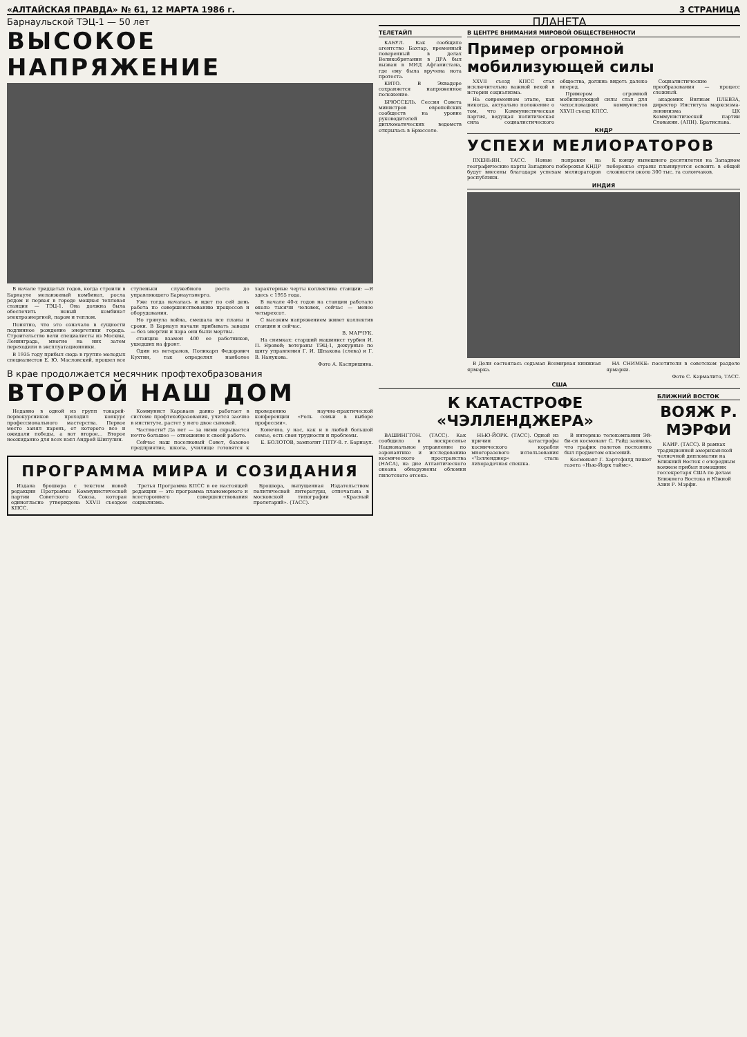«АЛТАЙСКАЯ ПРАВДА» № 61, 12 МАРТА 1986 г. 3 СТРАНИЦА
Барнаульской ТЭЦ-1 — 50 лет
ВЫСОКОЕ НАПРЯЖЕНИЕ
В начале тридцатых годов, когда строили в Барнауле меланжевый комбинат, росла рядом и первая в городе мощная тепловая станция — ТЭЦ-1. Она должна была обеспечить новый комбинат электроэнергией, паром и теплом.
Понятно, что это означало в сущности подлинное рождение энергетики города. Строительство вели специалисты из Москвы, Ленинграда, многие на них затем переходили в эксплуатационники.
В 1935 году прибыл сюда в группе молодых специалистов Е. Ю. Масловский, прошел все ступеньки служебного роста до управляющего Барнаулэнерго.
Уже тогда началась и идет по сей день работа по совершенствованию процессов и оборудования.
Но грянула война, смешала все планы и сроки. В Барнаул начали прибывать заводы — без энергии и пара они были мертвы.
станцию взамен 400 ее работников, ушедших на фронт.
Один из ветеранов, Поликарп Федорович Кухтин, так определил наиболее характерные черты коллектива станции: —Я здесь с 1955 года.
В начале 40-х годов на станции работало около тысячи человек, сейчас — менее четырехсот.
С высоким напряжением живет коллектив станции и сейчас.
В. МАРЧУК.
На снимках: старший машинист турбин И. П. Яровой; ветераны ТЭЦ-1, дежурные по щиту управления Г. И. Шпакова (слева) и Г. В. Нанукова.
Фото А. Каспришина.
В крае продолжается месячник профтехобразования
ВТОРОЙ НАШ ДОМ
Недавно в одной из групп токарей-первокурсников проходил конкурс профессионального мастерства. Первое место занял парень, от которого все и ожидали победы, а вот второе... Второе неожиданно для всех взял Андрей Шипулин.
Коммунист Караваев давно работает в системе профтехобразования, учится заочно в институте, растет у него двое сыновей.
Частности? Да нет — за ними скрывается нечто большее — отношение к своей работе.
Сейчас наш поселковый Совет, базовое предприятие, школа, училище готовятся к проведению научно-практической конференции «Роль семьи в выборе профессии».
Конечно, у нас, как и в любой большой семье, есть свои трудности и проблемы.
Е. БОЛОТОВ, замполит ГПТУ-8. г. Барнаул.
ПРОГРАММА МИРА И СОЗИДАНИЯ
Издана брошюра с текстом новой редакции Программы Коммунистической партии Советского Союза, которая единогласно утверждена XXVII съездом КПСС.
Третья Программа КПСС в ее настоящей редакции — это программа планомерного и всестороннего совершенствования социализма.
Брошюра, выпущенная Издательством политической литературы, отпечатана в московской типографии «Красный пролетарий». (ТАСС).
ПЛАНЕТА
ТЕЛЕТАЙП
КАБУЛ. Как сообщило агентство Бахтар, временный поверенный в делах Великобритании в ДРА был вызван в МИД Афганистана, где ему была вручена нота протеста.
КИТО. В Эквадоре сохраняется напряженное положение.
БРЮССЕЛЬ. Сессия Совета министров европейских сообществ на уровне руководителей дипломатических ведомств открылась в Брюсселе.
В ЦЕНТРЕ ВНИМАНИЯ МИРОВОЙ ОБЩЕСТВЕННОСТИ
Пример огромной мобилизующей силы
XXVII съезд КПСС стал исключительно важной вехой в истории социализма.
На современном этапе, как никогда, актуально положение о том, что Коммунистическая партия, ведущая политическая сила социалистического общества, должна видеть далеко вперед.
Примером огромной мобилизующей силы стал для чехословацких коммунистов XXVII съезд КПСС.
Социалистические преобразования — процесс сложный.
академик Вилиам ПЛЕВЗА, директор Института марксизма-ленинизма ЦК Коммунистической партии Словакии. (АПН). Братислава.
КНДР
УСПЕХИ МЕЛИОРАТОРОВ
ПХЕНЬЯН. ТАСС. Новые поправки на географические карты Западного побережья КНДР будут внесены благодаря успехам мелиораторов республики.
К концу нынешнего десятилетия на Западном побережье страны планируется освоить в общей сложности около 300 тыс. га солончаков.
ИНДИЯ
В Дели состоялась седьмая Всемирная книжная ярмарка.
НА СНИМКЕ: посетители в советском разделе ярмарки.
Фото С. Кармалито, ТАСС.
США
К КАТАСТРОФЕ «ЧЭЛЛЕНДЖЕРА»
ВАШИНГТОН. (ТАСС). Как сообщило в воскресенье Национальное управление по аэронавтике и исследованию космического пространства (НАСА), на дне Атлантического океана обнаружены обломки пилотского отсека.
НЬЮ-ЙОРК. (ТАСС). Одной из причин катастрофы космического корабля многоразового использования «Чэлленджер» стала лихорадочная спешка.
В интервью телекомпании Эй-би-си космонавт С. Райд заявила, что график полетов постоянно был предметом опасений.
Космонавт Г. Хартсфилд пишет газета «Нью-Йорк таймс».
БЛИЖНИЙ ВОСТОК
ВОЯЖ Р. МЭРФИ
КАИР. (ТАСС). В рамках традиционной американской челночной дипломатии на Ближний Восток с очередным вояжем прибыл помощник госсекретаря США по делам Ближнего Востока и Южной Азии Р. Мэрфи.